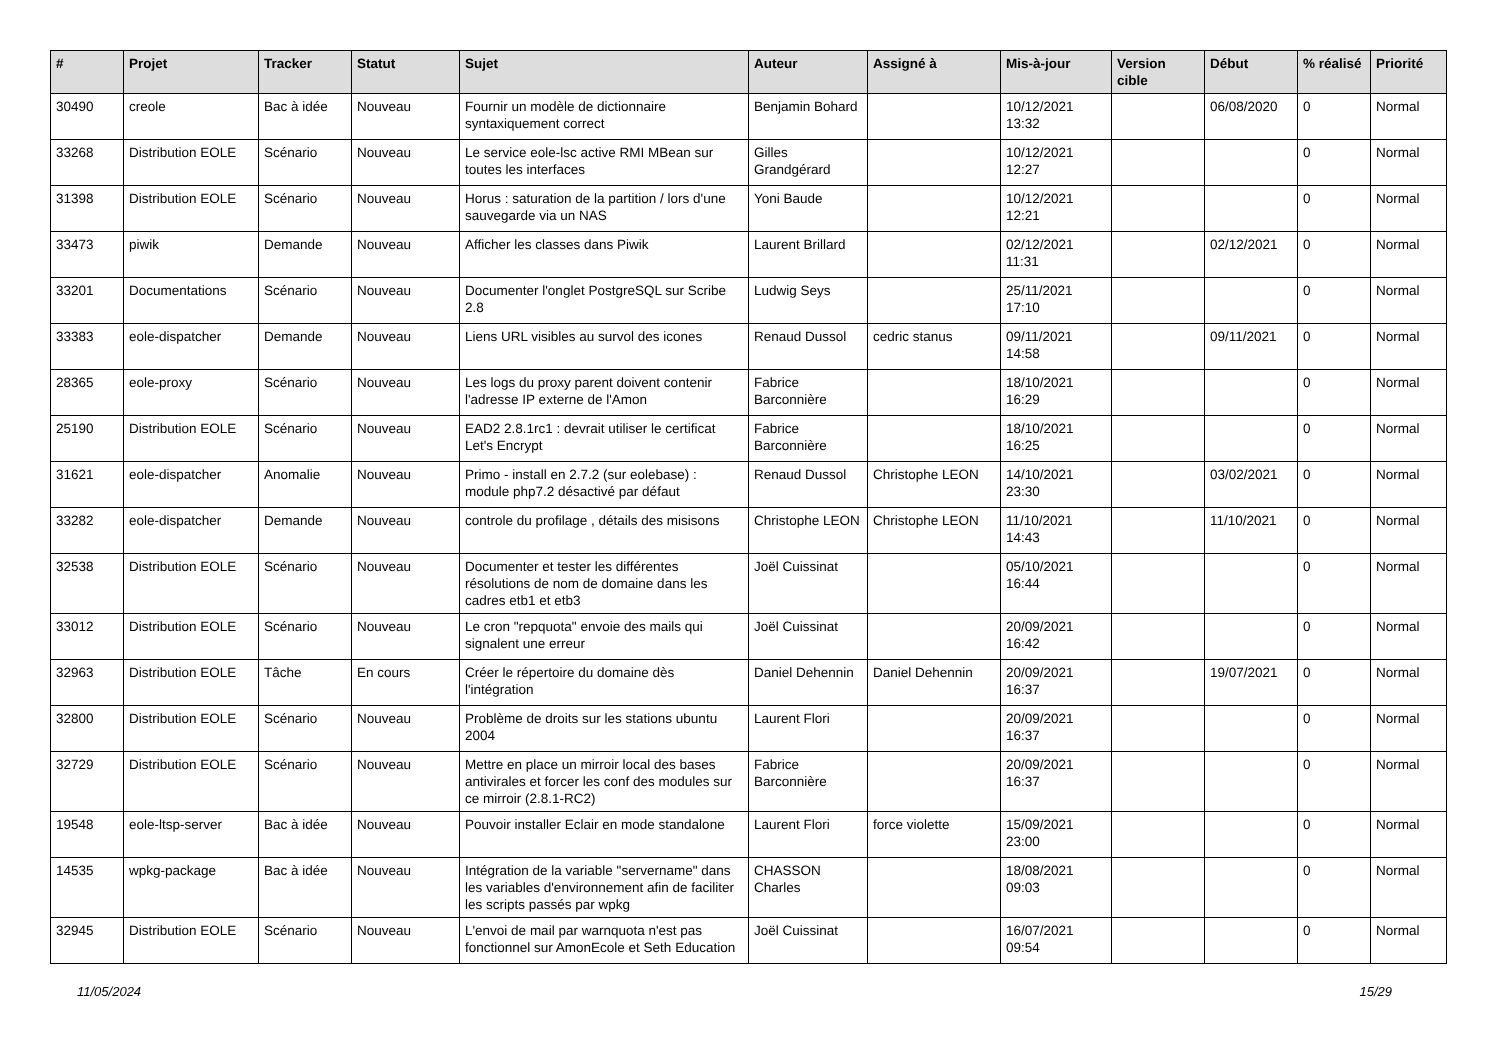| # | Projet | Tracker | Statut | Sujet | Auteur | Assigné à | Mis-à-jour | Version cible | Début | % réalisé | Priorité |
| --- | --- | --- | --- | --- | --- | --- | --- | --- | --- | --- | --- |
| 30490 | creole | Bac à idée | Nouveau | Fournir un modèle de dictionnaire syntaxiquement correct | Benjamin Bohard | | 10/12/2021 13:32 | | 06/08/2020 | 0 | Normal |
| 33268 | Distribution EOLE | Scénario | Nouveau | Le service eole-lsc active RMI MBean sur toutes les interfaces | Gilles Grandgérard | | 10/12/2021 12:27 | | | 0 | Normal |
| 31398 | Distribution EOLE | Scénario | Nouveau | Horus : saturation de la partition / lors d'une sauvegarde via un NAS | Yoni Baude | | 10/12/2021 12:21 | | | 0 | Normal |
| 33473 | piwik | Demande | Nouveau | Afficher les classes dans Piwik | Laurent Brillard | | 02/12/2021 11:31 | | 02/12/2021 | 0 | Normal |
| 33201 | Documentations | Scénario | Nouveau | Documenter l'onglet PostgreSQL sur Scribe 2.8 | Ludwig Seys | | 25/11/2021 17:10 | | | 0 | Normal |
| 33383 | eole-dispatcher | Demande | Nouveau | Liens URL visibles au survol des icones | Renaud Dussol | cedric stanus | 09/11/2021 14:58 | | 09/11/2021 | 0 | Normal |
| 28365 | eole-proxy | Scénario | Nouveau | Les logs du proxy parent doivent contenir l'adresse IP externe de l'Amon | Fabrice Barconnière | | 18/10/2021 16:29 | | | 0 | Normal |
| 25190 | Distribution EOLE | Scénario | Nouveau | EAD2 2.8.1rc1 : devrait utiliser le certificat Let's Encrypt | Fabrice Barconnière | | 18/10/2021 16:25 | | | 0 | Normal |
| 31621 | eole-dispatcher | Anomalie | Nouveau | Primo - install en 2.7.2 (sur eolebase) : module php7.2 désactivé par défaut | Renaud Dussol | Christophe LEON | 14/10/2021 23:30 | | 03/02/2021 | 0 | Normal |
| 33282 | eole-dispatcher | Demande | Nouveau | controle du profilage , détails des misisons | Christophe LEON | Christophe LEON | 11/10/2021 14:43 | | 11/10/2021 | 0 | Normal |
| 32538 | Distribution EOLE | Scénario | Nouveau | Documenter et tester les différentes résolutions de nom de domaine dans les cadres etb1 et etb3 | Joël Cuissinat | | 05/10/2021 16:44 | | | 0 | Normal |
| 33012 | Distribution EOLE | Scénario | Nouveau | Le cron "repquota" envoie des mails qui signalent une erreur | Joël Cuissinat | | 20/09/2021 16:42 | | | 0 | Normal |
| 32963 | Distribution EOLE | Tâche | En cours | Créer le répertoire du domaine dès l'intégration | Daniel Dehennin | Daniel Dehennin | 20/09/2021 16:37 | | 19/07/2021 | 0 | Normal |
| 32800 | Distribution EOLE | Scénario | Nouveau | Problème de droits sur les stations ubuntu 2004 | Laurent Flori | | 20/09/2021 16:37 | | | 0 | Normal |
| 32729 | Distribution EOLE | Scénario | Nouveau | Mettre en place un mirroir local des bases antivirales et forcer les conf des modules sur ce mirroir (2.8.1-RC2) | Fabrice Barconnière | | 20/09/2021 16:37 | | | 0 | Normal |
| 19548 | eole-ltsp-server | Bac à idée | Nouveau | Pouvoir installer Eclair en mode standalone | Laurent Flori | force violette | 15/09/2021 23:00 | | | 0 | Normal |
| 14535 | wpkg-package | Bac à idée | Nouveau | Intégration de la variable "servername" dans les variables d'environnement afin de faciliter les scripts passés par wpkg | CHASSON Charles | | 18/08/2021 09:03 | | | 0 | Normal |
| 32945 | Distribution EOLE | Scénario | Nouveau | L'envoi de mail par warnquota n'est pas fonctionnel sur AmonEcole et Seth Education | Joël Cuissinat | | 16/07/2021 09:54 | | | 0 | Normal |
11/05/2024 15/29